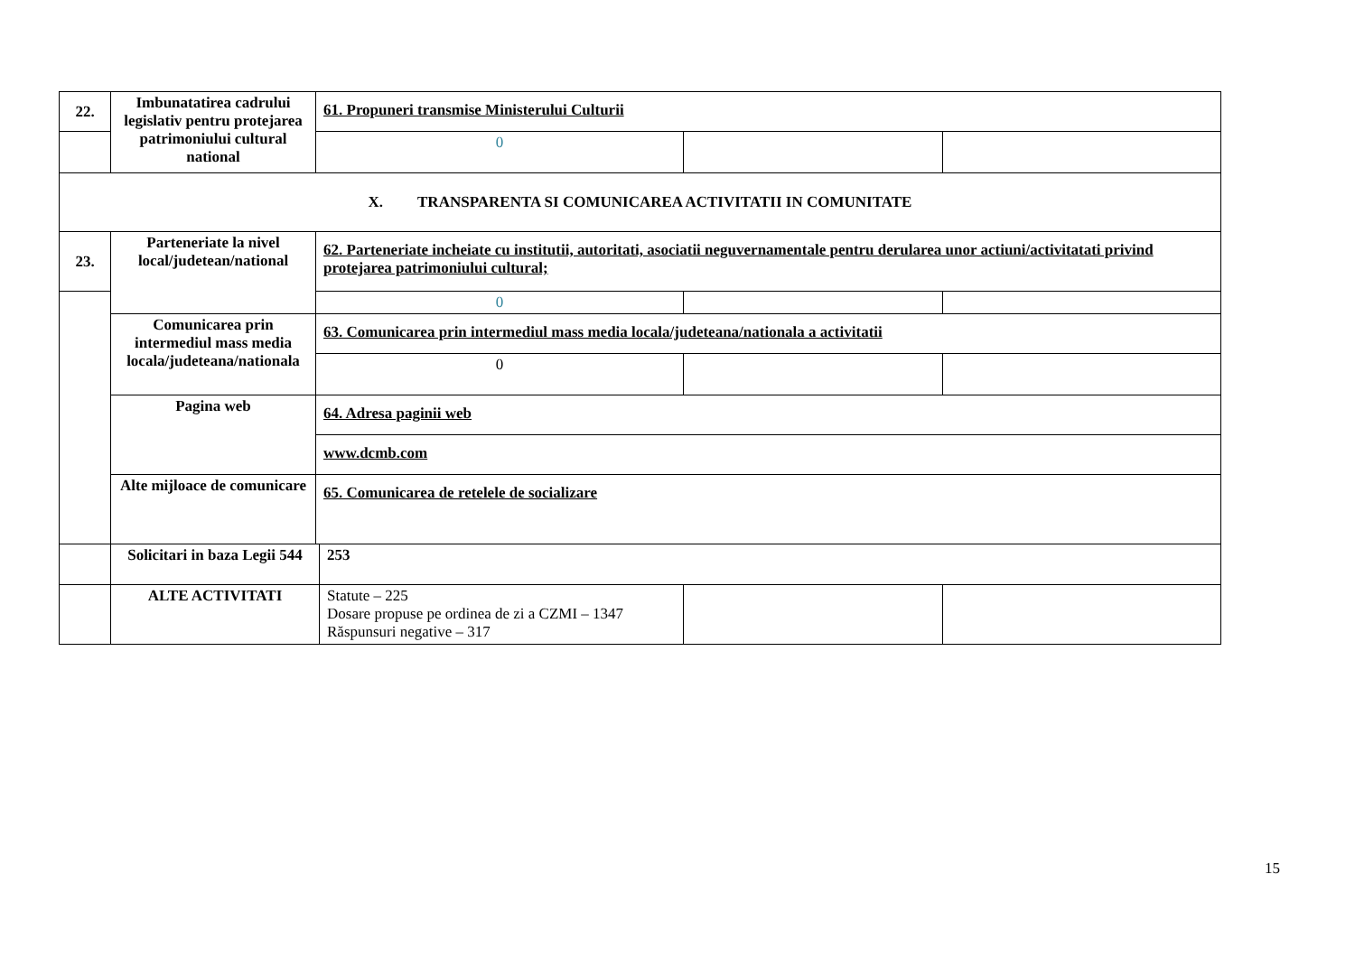| 22. | Imbunatatirea cadrului legislativ pentru protejarea patrimoniului cultural national | 61. Propuneri transmise Ministerului Culturii | | |
| | | 0 | | |
| X. TRANSPARENTA SI COMUNICAREA ACTIVITATII IN COMUNITATE | | | | |
| 23. | Parteneriate la nivel local/judetean/national | 62. Parteneriate incheiate cu institutii, autoritati, asociatii neguvernamentale pentru derularea unor actiuni/activitatati privind protejarea patrimoniului cultural; | | |
| | | 0 | | |
| | Comunicarea prin intermediul mass media locala/judeteana/nationala | 63. Comunicarea prin intermediul mass media locala/judeteana/nationala a activitatii | | |
| | | 0 | | |
| | Pagina web | 64. Adresa paginii web | | |
| | | www.dcmb.com | | |
| | Alte mijloace de comunicare | 65. Comunicarea de retelele de socializare | | |
| | Solicitari in baza Legii 544 | 253 | | |
| | ALTE ACTIVITATI | Statute – 225 Dosare propuse pe ordinea de zi a CZMI – 1347 Răspunsuri negative – 317 | | |
15